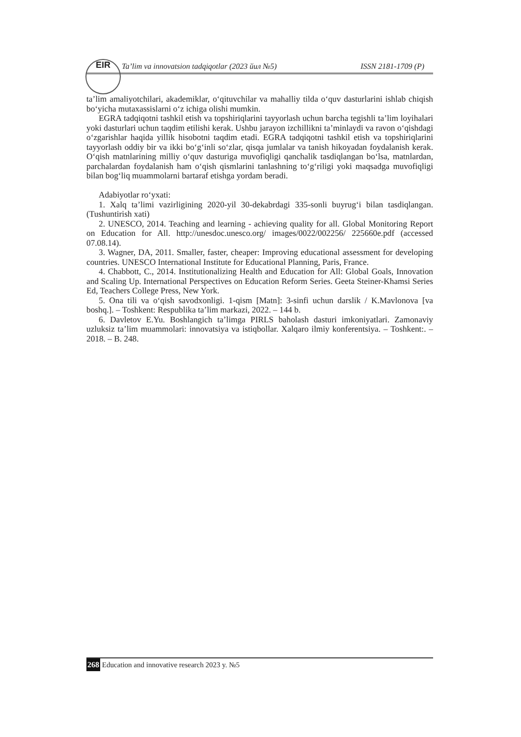EIR
Ta’lim va innovatsion tadqiqotlar (2023 йил №5) ISSN 2181-1709 (P)
ta’lim amaliyotchilari, akademiklar, o‘qituvchilar va mahalliy tilda o‘quv dasturlarini ishlab chiqish bo‘yicha mutaxassislarni o‘z ichiga olishi mumkin.
EGRA tadqiqotni tashkil etish va topshiriqlarini tayyorlash uchun barcha tegishli ta’lim loyihalari yoki dasturlari uchun taqdim etilishi kerak. Ushbu jarayon izchillikni ta’minlaydi va ravon o‘qishdagi o‘zgarishlar haqida yillik hisobotni taqdim etadi. EGRA tadqiqotni tashkil etish va topshiriqlarini tayyorlash oddiy bir va ikki bo‘g‘inli so‘zlar, qisqa jumlalar va tanish hikoyadan foydalanish kerak. O‘qish matnlarining milliy o‘quv dasturiga muvofiqligi qanchalik tasdiqlangan bo‘lsa, matnlardan, parchalardan foydalanish ham o‘qish qismlarini tanlashning to‘g‘riligi yoki maqsadga muvofiqligi bilan bog‘liq muammolarni bartaraf etishga yordam beradi.
Adabiyotlar ro‘yxati:
1. Xalq ta’limi vazirligining 2020-yil 30-dekabrdagi 335-sonli buyrug‘i bilan tasdiqlangan. (Tushuntirish xati)
2. UNESCO, 2014. Teaching and learning - achieving quality for all. Global Monitoring Report on Education for All. http://unesdoc.unesco.org/ images/0022/002256/ 225660e.pdf (accessed 07.08.14).
3. Wagner, DA, 2011. Smaller, faster, cheaper: Improving educational assessment for developing countries. UNESCO International Institute for Educational Planning, Paris, France.
4. Chabbott, C., 2014. Institutionalizing Health and Education for All: Global Goals, Innovation and Scaling Up. International Perspectives on Education Reform Series. Geeta Steiner-Khamsi Series Ed, Teachers College Press, New York.
5. Ona tili va o‘qish savodxonligi. 1-qism [Matn]: 3-sinfi uchun darslik / K.Mavlonova [va boshq.]. – Toshkent: Respublika ta’lim markazi, 2022. – 144 b.
6. Davletov E.Yu. Boshlangich ta’limga PIRLS baholash dasturi imkoniyatlari. Zamonaviy uzluksiz ta’lim muammolari: innovatsiya va istiqbollar. Xalqaro ilmiy konferentsiya. – Toshkent:. – 2018. – B. 248.
268 Education and innovative research 2023 y. №5